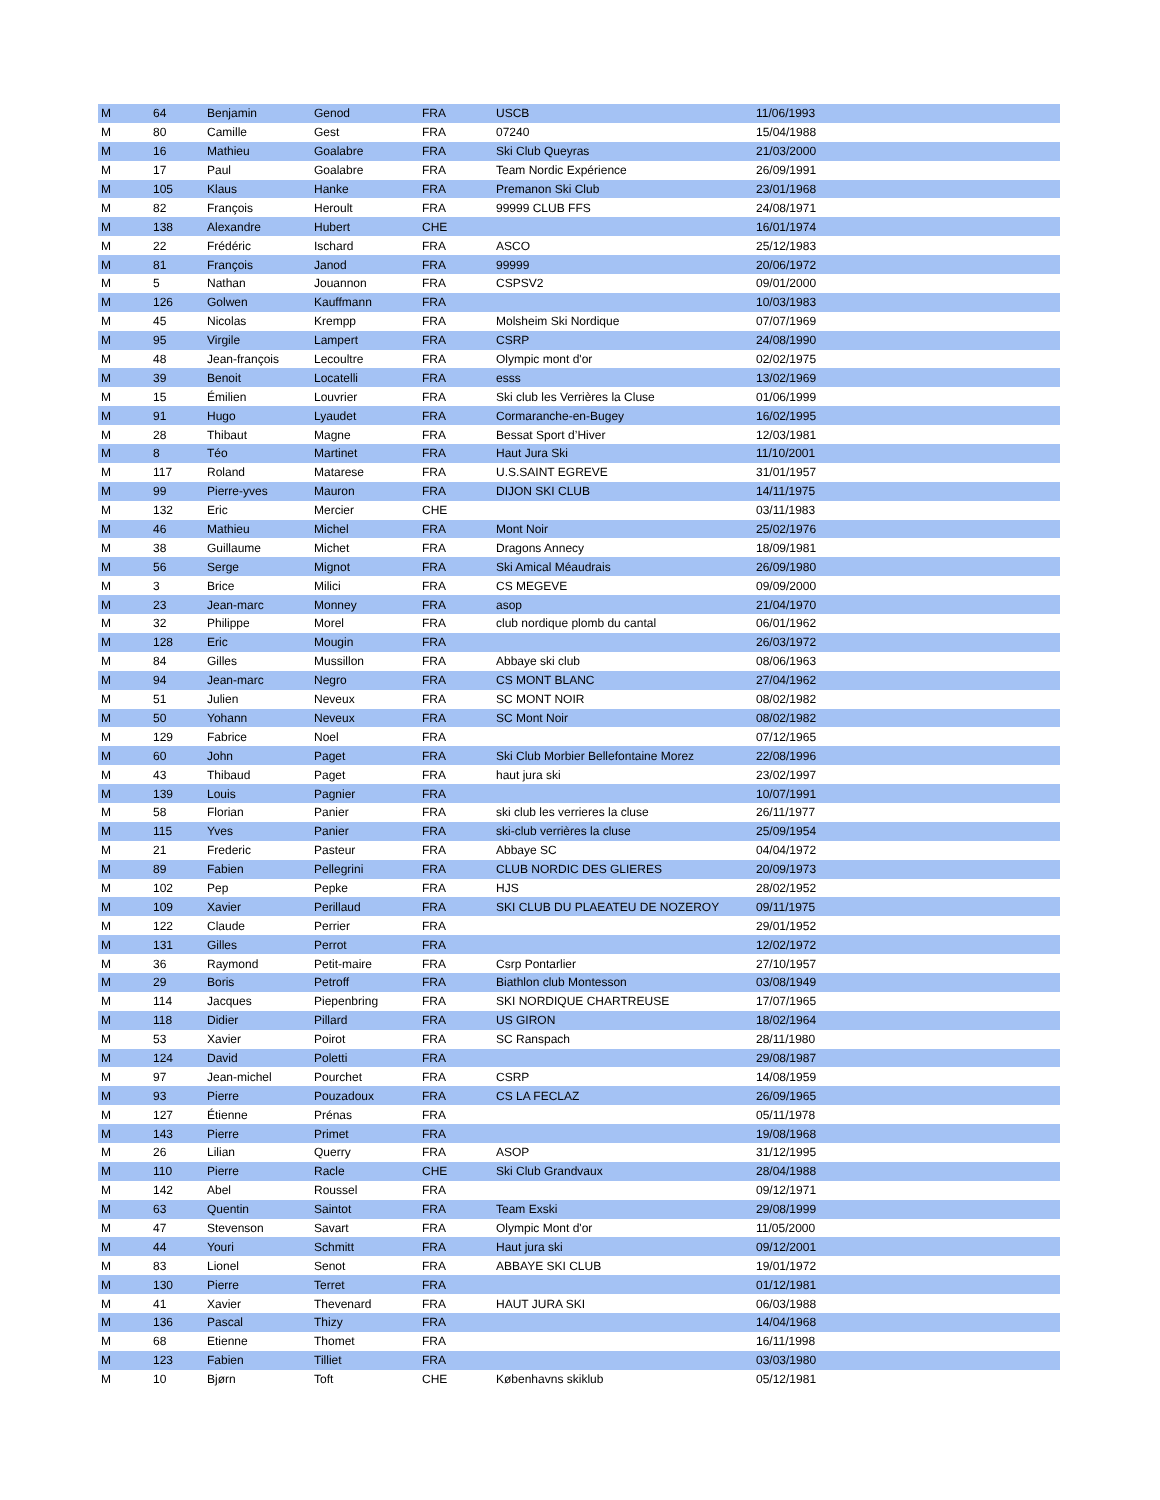| M | 64 | Benjamin | Genod | FRA | USCB | 11/06/1993 |
| M | 80 | Camille | Gest | FRA | 07240 | 15/04/1988 |
| M | 16 | Mathieu | Goalabre | FRA | Ski Club Queyras | 21/03/2000 |
| M | 17 | Paul | Goalabre | FRA | Team Nordic Expérience | 26/09/1991 |
| M | 105 | Klaus | Hanke | FRA | Premanon Ski Club | 23/01/1968 |
| M | 82 | François | Heroult | FRA | 99999 CLUB FFS | 24/08/1971 |
| M | 138 | Alexandre | Hubert | CHE | | 16/01/1974 |
| M | 22 | Frédéric | Ischard | FRA | ASCO | 25/12/1983 |
| M | 81 | François | Janod | FRA | 99999 | 20/06/1972 |
| M | 5 | Nathan | Jouannon | FRA | CSPSV2 | 09/01/2000 |
| M | 126 | Golwen | Kauffmann | FRA | | 10/03/1983 |
| M | 45 | Nicolas | Krempp | FRA | Molsheim Ski Nordique | 07/07/1969 |
| M | 95 | Virgile | Lampert | FRA | CSRP | 24/08/1990 |
| M | 48 | Jean-françois | Lecoultre | FRA | Olympic mont d'or | 02/02/1975 |
| M | 39 | Benoit | Locatelli | FRA | esss | 13/02/1969 |
| M | 15 | Émilien | Louvrier | FRA | Ski club les Verrières la Cluse | 01/06/1999 |
| M | 91 | Hugo | Lyaudet | FRA | Cormaranche-en-Bugey | 16/02/1995 |
| M | 28 | Thibaut | Magne | FRA | Bessat Sport d’Hiver | 12/03/1981 |
| M | 8 | Téo | Martinet | FRA | Haut Jura Ski | 11/10/2001 |
| M | 117 | Roland | Matarese | FRA | U.S.SAINT EGREVE | 31/01/1957 |
| M | 99 | Pierre-yves | Mauron | FRA | DIJON SKI CLUB | 14/11/1975 |
| M | 132 | Eric | Mercier | CHE | | 03/11/1983 |
| M | 46 | Mathieu | Michel | FRA | Mont Noir | 25/02/1976 |
| M | 38 | Guillaume | Michet | FRA | Dragons Annecy | 18/09/1981 |
| M | 56 | Serge | Mignot | FRA | Ski Amical Méaudrais | 26/09/1980 |
| M | 3 | Brice | Milici | FRA | CS MEGEVE | 09/09/2000 |
| M | 23 | Jean-marc | Monney | FRA | asop | 21/04/1970 |
| M | 32 | Philippe | Morel | FRA | club nordique plomb du cantal | 06/01/1962 |
| M | 128 | Eric | Mougin | FRA | | 26/03/1972 |
| M | 84 | Gilles | Mussillon | FRA | Abbaye ski club | 08/06/1963 |
| M | 94 | Jean-marc | Negro | FRA | CS MONT BLANC | 27/04/1962 |
| M | 51 | Julien | Neveux | FRA | SC MONT NOIR | 08/02/1982 |
| M | 50 | Yohann | Neveux | FRA | SC Mont Noir | 08/02/1982 |
| M | 129 | Fabrice | Noel | FRA | | 07/12/1965 |
| M | 60 | John | Paget | FRA | Ski Club Morbier Bellefontaine Morez | 22/08/1996 |
| M | 43 | Thibaud | Paget | FRA | haut jura ski | 23/02/1997 |
| M | 139 | Louis | Pagnier | FRA | | 10/07/1991 |
| M | 58 | Florian | Panier | FRA | ski club les verrieres la cluse | 26/11/1977 |
| M | 115 | Yves | Panier | FRA | ski-club verrières la cluse | 25/09/1954 |
| M | 21 | Frederic | Pasteur | FRA | Abbaye SC | 04/04/1972 |
| M | 89 | Fabien | Pellegrini | FRA | CLUB NORDIC DES GLIERES | 20/09/1973 |
| M | 102 | Pep | Pepke | FRA | HJS | 28/02/1952 |
| M | 109 | Xavier | Perillaud | FRA | SKI CLUB DU PLAEATEU DE NOZEROY | 09/11/1975 |
| M | 122 | Claude | Perrier | FRA | | 29/01/1952 |
| M | 131 | Gilles | Perrot | FRA | | 12/02/1972 |
| M | 36 | Raymond | Petit-maire | FRA | Csrp Pontarlier | 27/10/1957 |
| M | 29 | Boris | Petroff | FRA | Biathlon club Montesson | 03/08/1949 |
| M | 114 | Jacques | Piepenbring | FRA | SKI NORDIQUE CHARTREUSE | 17/07/1965 |
| M | 118 | Didier | Pillard | FRA | US GIRON | 18/02/1964 |
| M | 53 | Xavier | Poirot | FRA | SC Ranspach | 28/11/1980 |
| M | 124 | David | Poletti | FRA | | 29/08/1987 |
| M | 97 | Jean-michel | Pourchet | FRA | CSRP | 14/08/1959 |
| M | 93 | Pierre | Pouzadoux | FRA | CS LA FECLAZ | 26/09/1965 |
| M | 127 | Étienne | Prénas | FRA | | 05/11/1978 |
| M | 143 | Pierre | Primet | FRA | | 19/08/1968 |
| M | 26 | Lilian | Querry | FRA | ASOP | 31/12/1995 |
| M | 110 | Pierre | Racle | CHE | Ski Club Grandvaux | 28/04/1988 |
| M | 142 | Abel | Roussel | FRA | | 09/12/1971 |
| M | 63 | Quentin | Saintot | FRA | Team Exski | 29/08/1999 |
| M | 47 | Stevenson | Savart | FRA | Olympic Mont d'or | 11/05/2000 |
| M | 44 | Youri | Schmitt | FRA | Haut jura ski | 09/12/2001 |
| M | 83 | Lionel | Senot | FRA | ABBAYE SKI CLUB | 19/01/1972 |
| M | 130 | Pierre | Terret | FRA | | 01/12/1981 |
| M | 41 | Xavier | Thevenard | FRA | HAUT JURA SKI | 06/03/1988 |
| M | 136 | Pascal | Thizy | FRA | | 14/04/1968 |
| M | 68 | Etienne | Thomet | FRA | | 16/11/1998 |
| M | 123 | Fabien | Tilliet | FRA | | 03/03/1980 |
| M | 10 | Bjørn | Toft | CHE | Københavns skiklub | 05/12/1981 |